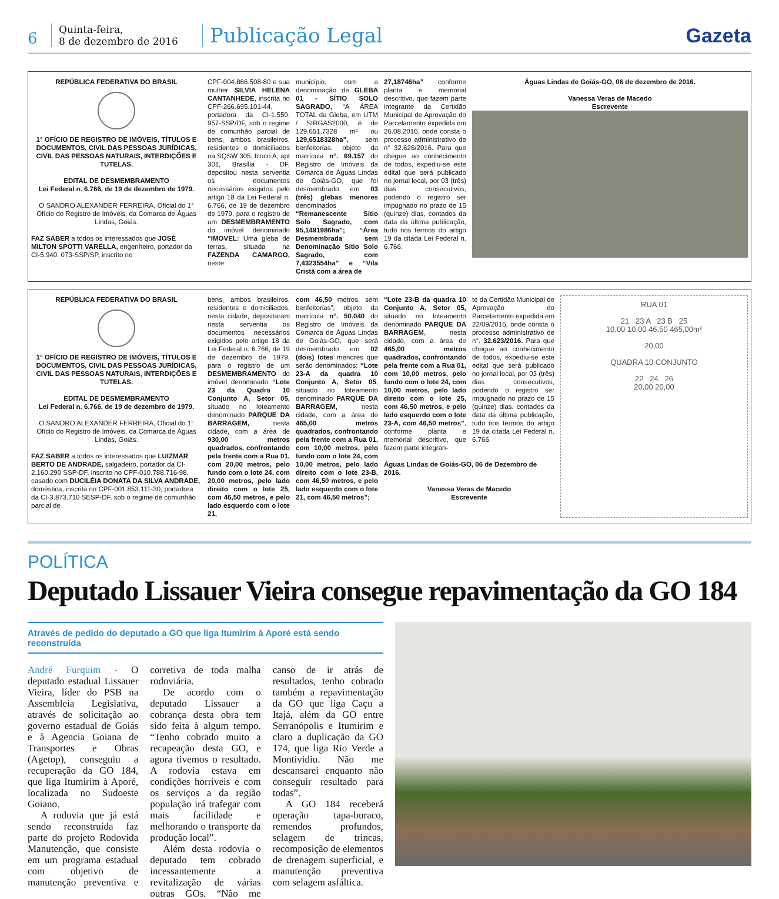6
Quinta-feira,
8 de dezembro de 2016
Publicação Legal
Gazeta
REPÚBLICA FEDERATIVA DO BRASIL
1° OFÍCIO DE REGISTRO DE IMÓVEIS, TÍTULOS E DOCUMENTOS, CIVIL DAS PESSOAS JURÍDICAS, CIVIL DAS PESSOAS NATURAIS, INTERDIÇÕES E TUTELAS.
EDITAL DE DESMEMBRAMENTO
Lei Federal n. 6.766, de 19 de dezembro de 1979.
O SANDRO ALEXANDER FERREIRA, Oficial do 1° Ofício do Registro de Imóveis, da Comarca de Águas Lindas, Goiás.
FAZ SABER a todos os interessados que JOSÉ MILTON SPOTTI VARELLA, engenheiro, portador da CI-5.940. 073-SSP/SP, inscrito no
CPF-004.866.508-80 e sua mulher SILVIA HELENA CANTANHEDE, inscrita no CPF-266.695.101-44, portadora da CI-1.550. 957-SSP/DF, sob o regime de comunhão parcial de bens, ambos brasileiros, residentes e domiciliados na SQSW 305, bloco A, apt 301, Brasília - DF, depositou nesta serventia os documentos necessários exigidos pelo artigo 18 da Lei Federal n. 6.766, de 19 de dezembro de 1979, para o registro de um DESMEMBRAMENTO do imóvel denominado “IMOVEL: Uma gleba de terras, situada na FAZENDA CAMARGO, neste
município, com a denominação de GLEBA 01 - SÍTIO SOLO SAGRADO, “A ÁREA TOTAL da Gleba, em UTM / SIRGAS2000, é de 129.651,7328 m² ou 129,6518328ha”, sem benfeitorias, objeto da matrícula n°. 69.157 do Registro de Imóveis da Comarca de Águas Lindas de Goiás-GO, que foi desmembrado em 03 (três) glebas menores denominados “Remanescente Sítio Solo Sagrado, com 95,1491986ha”; “Área Desmembrada sem Denominação Sítio Solo Sagrado, com 7,4323554ha” e “Vila Cristã com a área de
27,18746ha” conforme planta e memorial descritivo, que fazem parte integrante da Certidão Municipal de Aprovação do Parcelamento expedida em 26.08.2016, onde consta o processo administrativo de n° 32.626/2016. Para que chegue ao conhecimento de todos, expediu-se este edital que será publicado no jornal local, por 03 (três) dias consecutivos, podendo o registro ser impugnado no prazo de 15 (quinze) dias, contados da data da última publicação, tudo nos termos do artigo 19 da citada Lei Federal n. 6.766.
Águas Lindas de Goiás-GO, 06 de dezembro de 2016.
Vanessa Veras de Macedo
Escrevente
REPÚBLICA FEDERATIVA DO BRASIL
1° OFÍCIO DE REGISTRO DE IMÓVEIS, TÍTULOS E DOCUMENTOS, CIVIL DAS PESSOAS JURÍDICAS, CIVIL DAS PESSOAS NATURAIS, INTERDIÇÕES E TUTELAS.
EDITAL DE DESMEMBRAMENTO
Lei Federal n. 6.766, de 19 de dezembro de 1979.
O SANDRO ALEXANDER FERREIRA, Oficial do 1° Ofício do Registro de Imóveis, da Comarca de Águas Lindas, Goiás.
FAZ SABER a todos os interessados que LUIZMAR BERTO DE ANDRADE, salgadeiro, portador da CI-2.160.290 SSP-DF, inscrito no CPF-010.788.716-98, casado com DUCILÉIA DONATA DA SILVA ANDRADE, doméstica, inscrita no CPF-001.853.111-30, portadora da CI-3.873.710 SESP-DF, sob o regime de comunhão parcial de
bens, ambos brasileiros, residentes e domiciliados, nesta cidade, depositaram nesta serventia os documentos necessários exigidos pelo artigo 18 da Lei Federal n. 6.766, de 19 de dezembro de 1979, para o registro de um DESMEMBRAMENTO do imóvel denominado “Lote 23 da Quadra 10 Conjunto A, Setor 05, situado no loteamento denominado PARQUE DA BARRAGEM, nesta cidade, com a área de 930,00 metros quadrados, confrontando pela frente com a Rua 01, com 20,00 metros, pelo fundo com o lote 24, com 20,00 metros, pelo lado direito com o lote 25, com 46,50 metros, e pelo lado esquerdo com o lote 21,
com 46,50 metros, sem benfeitorias”; objeto da matrícula n°. 50.040 do Registro de Imóveis da Comarca de Águas Lindas de Goiás-GO, que será desmembrado em 02 (dois) lotes menores que serão denominados: “Lote 23-A da quadra 10 Conjunto A, Setor 05, situado no loteamento denominado PARQUE DA BARRAGEM, nesta cidade, com a área de 465,00 metros quadrados, confrontando pela frente com a Rua 01, com 10,00 metros, pelo fundo com o lote 24, com 10,00 metros, pelo lado direito com o lote 23-B, com 46,50 metros, e pelo lado esquerdo com o lote 21, com 46,50 metros”;
“Lote 23-B da quadra 10 Conjunto A, Setor 05, situado no loteamento denominado PARQUE DA BARRAGEM, nesta cidade, com a área de 465,00 metros quadrados, confrontando pela frente com a Rua 01, com 10,00 metros, pelo fundo com o lote 24, com 10,00 metros, pelo lado direito com o lote 25, com 46,50 metros, e pelo lado esquerdo com o lote 23-A, com 46,50 metros”, conforme planta e memorial descritivo, que fazem parte integran-
te da Certidão Municipal de Aprovação do Parcelamento expedida em 22/09/2016, onde consta o processo administrativo de n°. 32.623/2016. Para que chegue ao conhecimento de todos, expediu-se este edital que será publicado no jornal local, por 03 (três) dias consecutivos, podendo o registro ser impugnado no prazo de 15 (quinze) dias, contados da data da última publicação, tudo nos termos do artigo 19 da citada Lei Federal n. 6.766.
Águas Lindas de Goiás-GO, 06 de Dezembro de 2016.
Vanessa Veras de Macedo
Escrevente
RUA 01
21 23 A 23 B 25
10,00 10,00 46,50 465,00m²
20,00
QUADRA 10 CONJUNTO
22 24 26
20,00 20,00
POLÍTICA
Deputado Lissauer Vieira consegue repavimentação da GO 184
Através de pedido do deputado a GO que liga Itumirim à Aporé está sendo reconstruída
André Furquim - O deputado estadual Lissauer Vieira, líder do PSB na Assembleia Legislativa, através de solicitação ao governo estadual de Goiás e à Agencia Goiana de Transportes e Obras (Agetop), conseguiu a recuperação da GO 184, que liga Itumirim à Aporé, localizada no Sudoeste Goiano.
A rodovia que já está sendo reconstruída faz parte do projeto Rodovida Manutenção, que consiste em um programa estadual com objetivo de manutenção preventiva e corretiva de toda malha rodoviária.
De acordo com o deputado Lissauer a cobrança desta obra tem sido feita à algum tempo. “Tenho cobrado muito a recapeação desta GO, e agora tivemos o resultado. A rodovia estava em condições horríveis e com os serviços a da região população irá trafegar com mais facilidade e melhorando o transporte da produção local”.
Além desta rodovia o deputado tem cobrado incessantemente a revitalização de várias outras GOs. “Não me canso de ir atrás de resultados, tenho cobrado também a repavimentação da GO que liga Caçu a Itajá, além da GO entre Serranópolis e Itumirim e claro a duplicação da GO 174, que liga Rio Verde a Montividiu. Não me descansarei enquanto não conseguir resultado para todas”.
A GO 184 receberá operação tapa-buraco, remendos profundos, selagem de trincas, recomposição de elementos de drenagem superficial, e manutenção preventiva com selagem asfáltica.